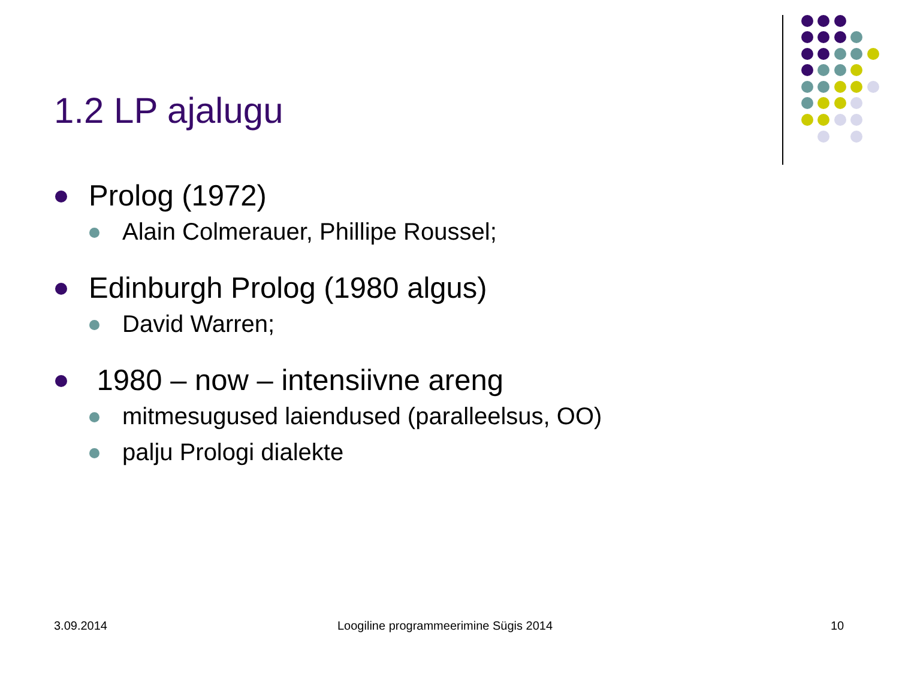1.2 LP ajalugu
Prolog (1972)
Alain Colmerauer, Phillipe Roussel;
Edinburgh Prolog (1980 algus)
David Warren;
1980 – now – intensiivne areng
mitmesugused laiendused (paralleelsus, OO)
palju Prologi dialekte
3.09.2014 Loogiline programmeerimine Sügis 2014 10